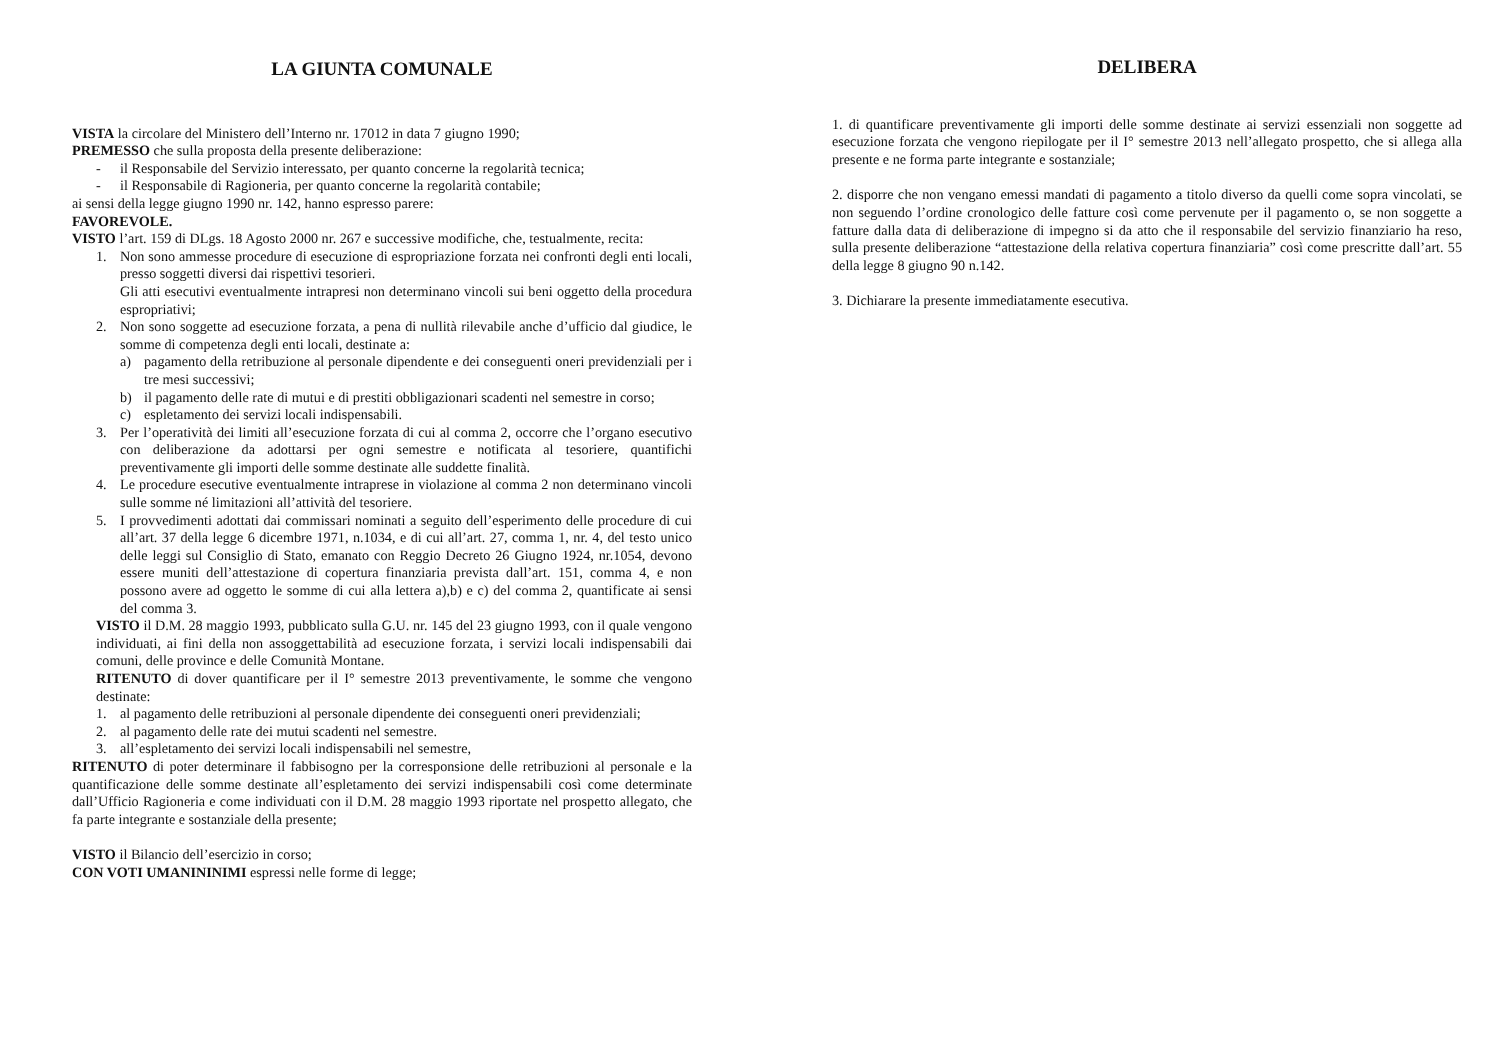LA GIUNTA COMUNALE
VISTA la circolare del Ministero dell’Interno nr. 17012 in data 7 giugno 1990;
PREMESSO che sulla proposta della presente deliberazione:
- il Responsabile del Servizio interessato, per quanto concerne la regolarità tecnica;
- il Responsabile di Ragioneria, per quanto concerne la regolarità contabile;
ai sensi della legge giugno 1990 nr. 142, hanno espresso parere:
FAVOREVOLE.
VISTO l’art. 159 di DLgs. 18 Agosto 2000 nr. 267 e successive modifiche, che, testualmente, recita:
1. Non sono ammesse procedure di esecuzione di espropriazione forzata nei confronti degli enti locali, presso soggetti diversi dai rispettivi tesorieri.
Gli atti esecutivi eventualmente intrapresi non determinano vincoli sui beni oggetto della procedura espropriativi;
2. Non sono soggette ad esecuzione forzata, a pena di nullità rilevabile anche d’ufficio dal giudice, le somme di competenza degli enti locali, destinate a:
a) pagamento della retribuzione al personale dipendente e dei conseguenti oneri previdenziali per i tre mesi successivi;
b) il pagamento delle rate di mutui e di prestiti obbligazionari scadenti nel semestre in corso;
c) espletamento dei servizi locali indispensabili.
3. Per l’operatività dei limiti all’esecuzione forzata di cui al comma 2, occorre che l’organo esecutivo con deliberazione da adottarsi per ogni semestre e notificata al tesoriere, quantifichi preventivamente gli importi delle somme destinate alle suddette finalità.
4. Le procedure esecutive eventualmente intraprese in violazione al comma 2 non determinano vincoli sulle somme né limitazioni all’attività del tesoriere.
5. I provvedimenti adottati dai commissari nominati a seguito dell’esperimento delle procedure di cui all’art. 37 della legge 6 dicembre 1971, n.1034, e di cui all’art. 27, comma 1, nr. 4, del testo unico delle leggi sul Consiglio di Stato, emanato con Reggio Decreto 26 Giugno 1924, nr.1054, devono essere muniti dell’attestazione di copertura finanziaria prevista dall’art. 151, comma 4, e non possono avere ad oggetto le somme di cui alla lettera a),b) e c) del comma 2, quantificate ai sensi del comma 3.
VISTO il D.M. 28 maggio 1993, pubblicato sulla G.U. nr. 145 del 23 giugno 1993, con il quale vengono individuati, ai fini della non assoggettabilità ad esecuzione forzata, i servizi locali indispensabili dai comuni, delle province e delle Comunità Montane.
RITENUTO di dover quantificare per il I° semestre 2013 preventivamente, le somme che vengono destinate:
1. al pagamento delle retribuzioni al personale dipendente dei conseguenti oneri previdenziali;
2. al pagamento delle rate dei mutui scadenti nel semestre.
3. all’espletamento dei servizi locali indispensabili nel semestre,
RITENUTO di poter determinare il fabbisogno per la corresponsione delle retribuzioni al personale e la quantificazione delle somme destinate all’espletamento dei servizi indispensabili così come determinate dall’Ufficio Ragioneria e come individuati con il D.M. 28 maggio 1993 riportate nel prospetto allegato, che fa parte integrante e sostanziale della presente;
VISTO il Bilancio dell’esercizio in corso;
CON VOTI UMANININIMI espressi nelle forme di legge;
DELIBERA
1. di quantificare preventivamente gli importi delle somme destinate ai servizi essenziali non soggette ad esecuzione forzata che vengono riepilogate per il I° semestre 2013 nell’allegato prospetto, che si allega alla presente e ne forma parte integrante e sostanziale;
2. disporre che non vengano emessi mandati di pagamento a titolo diverso da quelli come sopra vincolati, se non seguendo l’ordine cronologico delle fatture così come pervenute per il pagamento o, se non soggette a fatture dalla data di deliberazione di impegno si da atto che il responsabile del servizio finanziario ha reso, sulla presente deliberazione “attestazione della relativa copertura finanziaria” così come prescritte dall’art. 55 della legge 8 giugno 90 n.142.
3. Dichiarare la presente immediatamente esecutiva.